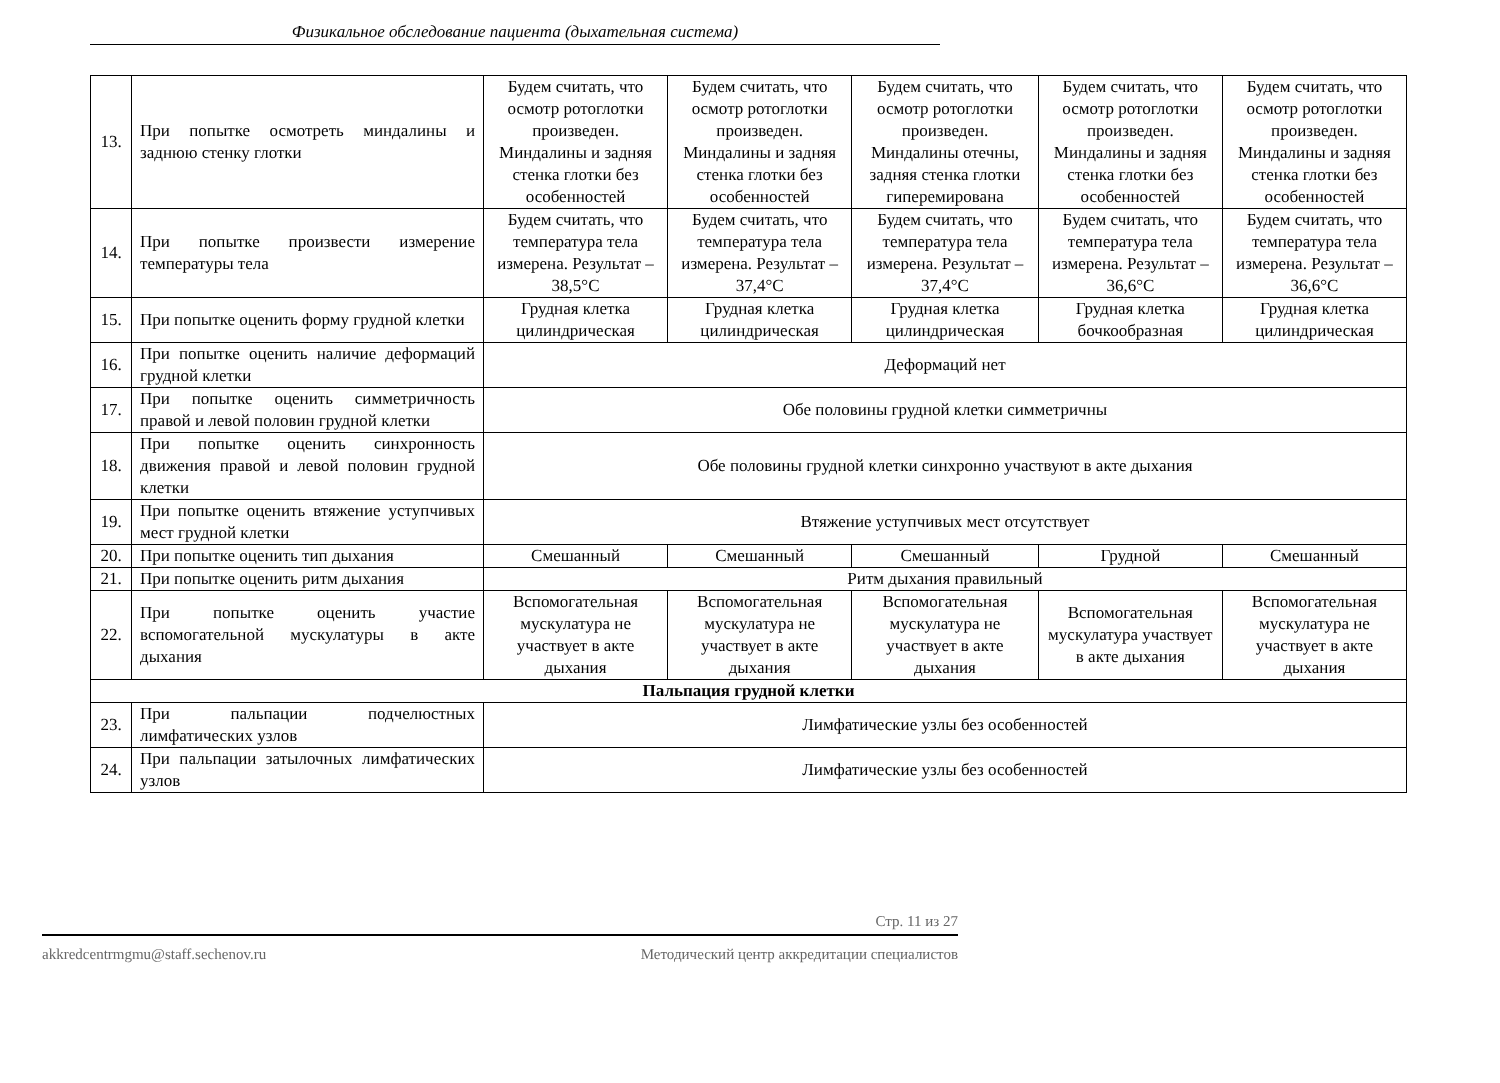Физикальное обследование пациента (дыхательная система)
| 13. | При попытке осмотреть миндалины и заднюю стенку глотки | Будем считать, что осмотр ротоглотки произведен. Миндалины и задняя стенка глотки без особенностей | Будем считать, что осмотр ротоглотки произведен. Миндалины и задняя стенка глотки без особенностей | Будем считать, что осмотр ротоглотки произведен. Миндалины отечны, задняя стенка глотки гиперемирована | Будем считать, что осмотр ротоглотки произведен. Миндалины и задняя стенка глотки без особенностей | Будем считать, что осмотр ротоглотки произведен. Миндалины и задняя стенка глотки без особенностей |
| 14. | При попытке произвести измерение температуры тела | Будем считать, что температура тела измерена. Результат – 38,5°C | Будем считать, что температура тела измерена. Результат – 37,4°C | Будем считать, что температура тела измерена. Результат – 37,4°C | Будем считать, что температура тела измерена. Результат – 36,6°C | Будем считать, что температура тела измерена. Результат – 36,6°C |
| 15. | При попытке оценить форму грудной клетки | Грудная клетка цилиндрическая | Грудная клетка цилиндрическая | Грудная клетка цилиндрическая | Грудная клетка бочкообразная | Грудная клетка цилиндрическая |
| 16. | При попытке оценить наличие деформаций грудной клетки | Деформаций нет | | | | |
| 17. | При попытке оценить симметричность правой и левой половин грудной клетки | Обе половины грудной клетки симметричны | | | | |
| 18. | При попытке оценить синхронность движения правой и левой половин грудной клетки | Обе половины грудной клетки синхронно участвуют в акте дыхания | | | | |
| 19. | При попытке оценить втяжение уступчивых мест грудной клетки | Втяжение уступчивых мест отсутствует | | | | |
| 20. | При попытке оценить тип дыхания | Смешанный | Смешанный | Смешанный | Грудной | Смешанный |
| 21. | При попытке оценить ритм дыхания | Ритм дыхания правильный | | | | |
| 22. | При попытке оценить участие вспомогательной мускулатуры в акте дыхания | Вспомогательная мускулатура не участвует в акте дыхания | Вспомогательная мускулатура не участвует в акте дыхания | Вспомогательная мускулатура не участвует в акте дыхания | Вспомогательная мускулатура участвует в акте дыхания | Вспомогательная мускулатура не участвует в акте дыхания |
| Пальпация грудной клетки | | | | | | |
| 23. | При пальпации подчелюстных лимфатических узлов | Лимфатические узлы без особенностей | | | | |
| 24. | При пальпации затылочных лимфатических узлов | Лимфатические узлы без особенностей | | | | |
Стр. 11 из 27
akkredcentrmgmu@staff.sechenov.ru Методический центр аккредитации специалистов